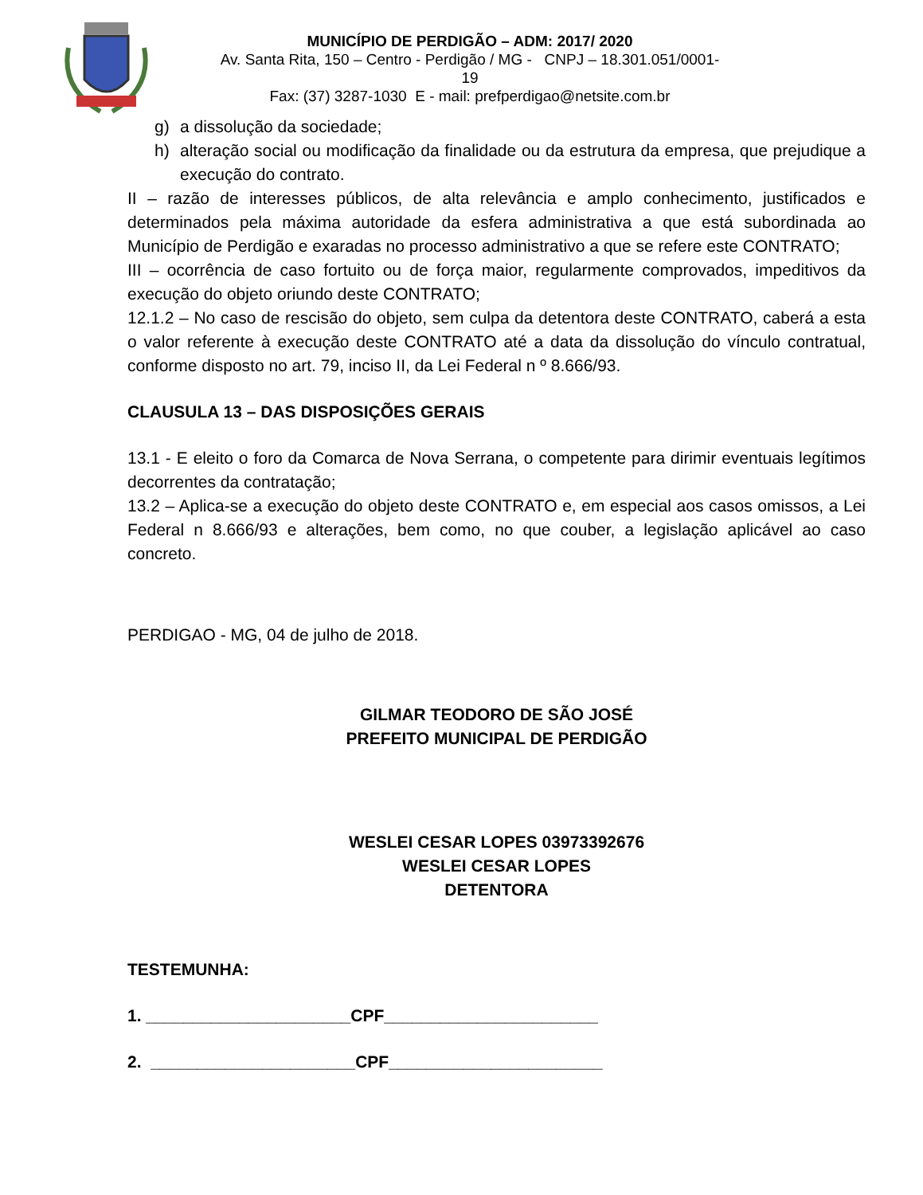MUNICÍPIO DE PERDIGÃO – ADM: 2017/ 2020
Av. Santa Rita, 150 – Centro - Perdigão / MG - CNPJ – 18.301.051/0001-19
Fax: (37) 3287-1030 E - mail: prefperdigao@netsite.com.br
g) a dissolução da sociedade;
h) alteração social ou modificação da finalidade ou da estrutura da empresa, que prejudique a execução do contrato.
II – razão de interesses públicos, de alta relevância e amplo conhecimento, justificados e determinados pela máxima autoridade da esfera administrativa a que está subordinada ao Município de Perdigão e exaradas no processo administrativo a que se refere este CONTRATO;
III – ocorrência de caso fortuito ou de força maior, regularmente comprovados, impeditivos da execução do objeto oriundo deste CONTRATO;
12.1.2 – No caso de rescisão do objeto, sem culpa da detentora deste CONTRATO, caberá a esta o valor referente à execução deste CONTRATO até a data da dissolução do vínculo contratual, conforme disposto no art. 79, inciso II, da Lei Federal n º 8.666/93.
CLAUSULA 13 – DAS DISPOSIÇÕES GERAIS
13.1 - E eleito o foro da Comarca de Nova Serrana, o competente para dirimir eventuais legítimos decorrentes da contratação;
13.2 – Aplica-se a execução do objeto deste CONTRATO e, em especial aos casos omissos, a Lei Federal n 8.666/93 e alterações, bem como, no que couber, a legislação aplicável ao caso concreto.
PERDIGAO - MG, 04 de julho de 2018.
GILMAR TEODORO DE SÃO JOSÉ
PREFEITO MUNICIPAL DE PERDIGÃO
WESLEI CESAR LOPES 03973392676
WESLEI CESAR LOPES
DETENTORA
TESTEMUNHA:
1. ______________________CPF_______________________
2. ______________________CPF_______________________